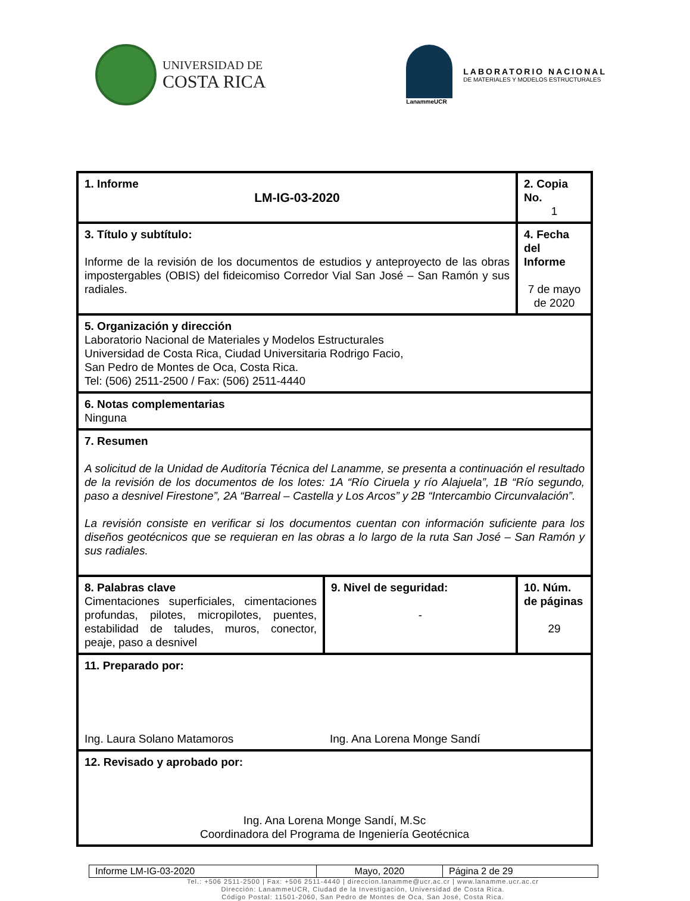UNIVERSIDAD DE
COSTA RICA
LanammeUCR
LABORATORIO NACIONAL
DE MATERIALES Y MODELOS ESTRUCTURALES
| 1. Informe LM-IG-03-2020 | | 2. Copia No. 1 |
| 3. Título y subtítulo: Informe de la revisión de los documentos de estudios y anteproyecto de las obras impostergables (OBIS) del fideicomiso Corredor Vial San José – San Ramón y sus radiales. | | 4. Fecha del Informe 7 de mayo de 2020 |
| 5. Organización y dirección Laboratorio Nacional de Materiales y Modelos Estructurales Universidad de Costa Rica, Ciudad Universitaria Rodrigo Facio, San Pedro de Montes de Oca, Costa Rica. Tel: (506) 2511-2500 / Fax: (506) 2511-4440 | | |
| 6. Notas complementarias Ninguna | | |
| 7. Resumen A solicitud de la Unidad de Auditoría Técnica del Lanamme, se presenta a continuación el resultado de la revisión de los documentos de los lotes: 1A “Río Ciruela y río Alajuela”, 1B “Río segundo, paso a desnivel Firestone”, 2A “Barreal – Castella y Los Arcos” y 2B “Intercambio Circunvalación”. La revisión consiste en verificar si los documentos cuentan con información suficiente para los diseños geotécnicos que se requieran en las obras a lo largo de la ruta San José – San Ramón y sus radiales. | | |
| 8. Palabras clave Cimentaciones superficiales, cimentaciones profundas, pilotes, micropilotes, puentes, estabilidad de taludes, muros, conector, peaje, paso a desnivel | 9. Nivel de seguridad: - | 10. Núm. de páginas 29 |
| 11. Preparado por: Ing. Laura Solano Matamoros Ing. Ana Lorena Monge Sandí | | |
| 12. Revisado y aprobado por: Ing. Ana Lorena Monge Sandí, M.Sc Coordinadora del Programa de Ingeniería Geotécnica | | |
| Informe LM-IG-03-2020 | Mayo, 2020 | Página 2 de 29 |
Tel.: +506 2511-2500 | Fax: +506 2511-4440 | direccion.lanamme@ucr.ac.cr | www.lanamme.ucr.ac.cr
Dirección: LanammeUCR, Ciudad de la Investigación, Universidad de Costa Rica.
Código Postal: 11501-2060, San Pedro de Montes de Oca, San José, Costa Rica.